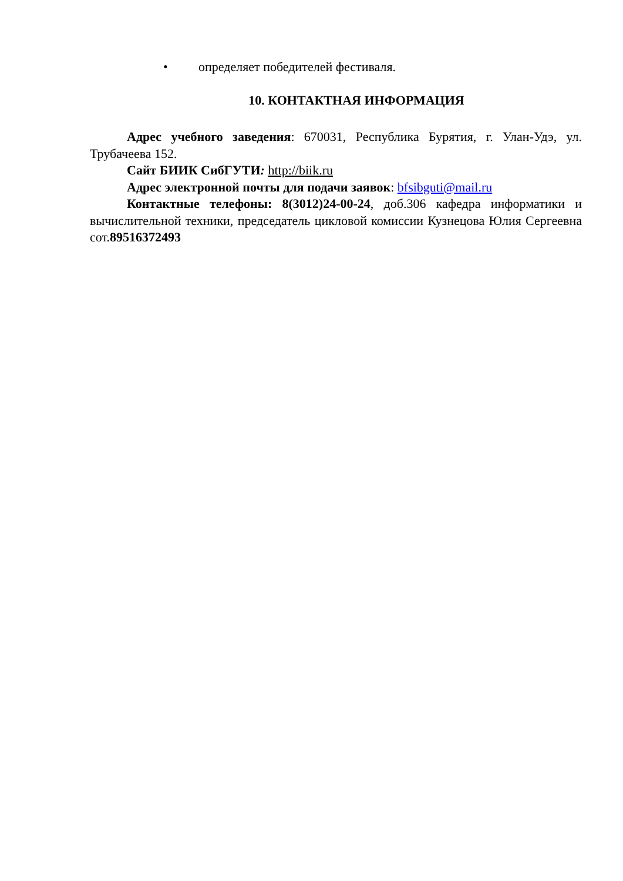• определяет победителей фестиваля.
10. КОНТАКТНАЯ ИНФОРМАЦИЯ
Адрес учебного заведения: 670031, Республика Бурятия, г. Улан-Удэ, ул. Трубачеева 152.
Сайт БИИК СибГУТИ: http://biik.ru
Адрес электронной почты для подачи заявок: bfsibguti@mail.ru
Контактные телефоны: 8(3012)24-00-24, доб.306 кафедра информатики и вычислительной техники, председатель цикловой комиссии Кузнецова Юлия Сергеевна сот.89516372493